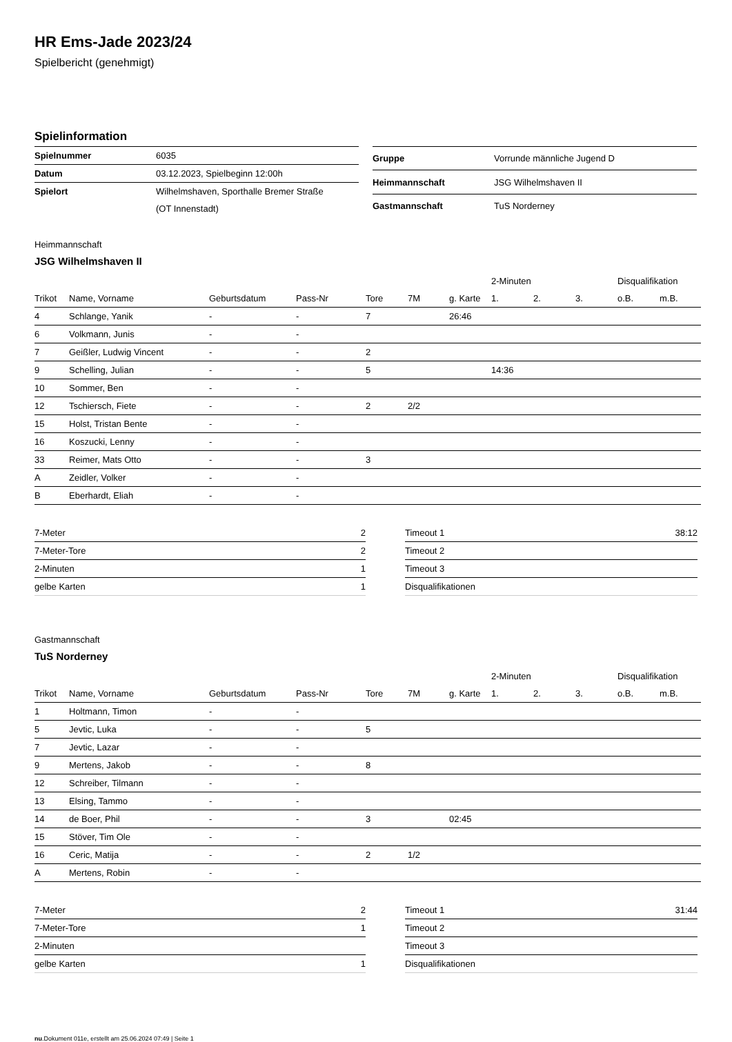HR Ems-Jade 2023/24
Spielbericht (genehmigt)
Spielinformation
| Spielnummer | 6035 |
| Datum | 03.12.2023, Spielbeginn 12:00h |
| Spielort | Wilhelmshaven, Sporthalle Bremer Straße |
| | (OT Innenstadt) |
| Gruppe | Vorrunde männliche Jugend D |
| Heimmannschaft | JSG Wilhelmshaven II |
| Gastmannschaft | TuS Norderney |
Heimmannschaft
JSG Wilhelmshaven II
| | | | | | | | 2-Minuten | | | Disqualifikation | |
| --- | --- | --- | --- | --- | --- | --- | --- | --- | --- | --- | --- |
| Trikot | Name, Vorname | Geburtsdatum | Pass-Nr | Tore | 7M | g. Karte | 1. | 2. | 3. | o.B. | m.B. |
| 4 | Schlange, Yanik | - | - | 7 | | 26:46 | | | | | |
| 6 | Volkmann, Junis | - | - | | | | | | | | |
| 7 | Geißler, Ludwig Vincent | - | - | 2 | | | | | | | |
| 9 | Schelling, Julian | - | - | 5 | | | 14:36 | | | | |
| 10 | Sommer, Ben | - | - | | | | | | | | |
| 12 | Tschiersch, Fiete | - | - | 2 | 2/2 | | | | | | |
| 15 | Holst, Tristan Bente | - | - | | | | | | | | |
| 16 | Koszucki, Lenny | - | - | | | | | | | | |
| 33 | Reimer, Mats Otto | - | - | 3 | | | | | | | |
| A | Zeidler, Volker | - | - | | | | | | | | |
| B | Eberhardt, Eliah | - | - | | | | | | | | |
| 7-Meter | 2 |
| 7-Meter-Tore | 2 |
| 2-Minuten | 1 |
| gelbe Karten | 1 |
| Timeout 1 | 38:12 |
| Timeout 2 | |
| Timeout 3 | |
| Disqualifikationen | |
Gastmannschaft
TuS Norderney
| | | | | | | | 2-Minuten | | | Disqualifikation | |
| --- | --- | --- | --- | --- | --- | --- | --- | --- | --- | --- | --- |
| Trikot | Name, Vorname | Geburtsdatum | Pass-Nr | Tore | 7M | g. Karte | 1. | 2. | 3. | o.B. | m.B. |
| 1 | Holtmann, Timon | - | - | | | | | | | | |
| 5 | Jevtic, Luka | - | - | 5 | | | | | | | |
| 7 | Jevtic, Lazar | - | - | | | | | | | | |
| 9 | Mertens, Jakob | - | - | 8 | | | | | | | |
| 12 | Schreiber, Tilmann | - | - | | | | | | | | |
| 13 | Elsing, Tammo | - | - | | | | | | | | |
| 14 | de Boer, Phil | - | - | 3 | | 02:45 | | | | | |
| 15 | Stöver, Tim Ole | - | - | | | | | | | | |
| 16 | Ceric, Matija | - | - | 2 | 1/2 | | | | | | |
| A | Mertens, Robin | - | - | | | | | | | | |
| 7-Meter | 2 |
| 7-Meter-Tore | 1 |
| 2-Minuten | |
| gelbe Karten | 1 |
| Timeout 1 | 31:44 |
| Timeout 2 | |
| Timeout 3 | |
| Disqualifikationen | |
nu.Dokument 011e, erstellt am 25.06.2024 07:49 | Seite 1